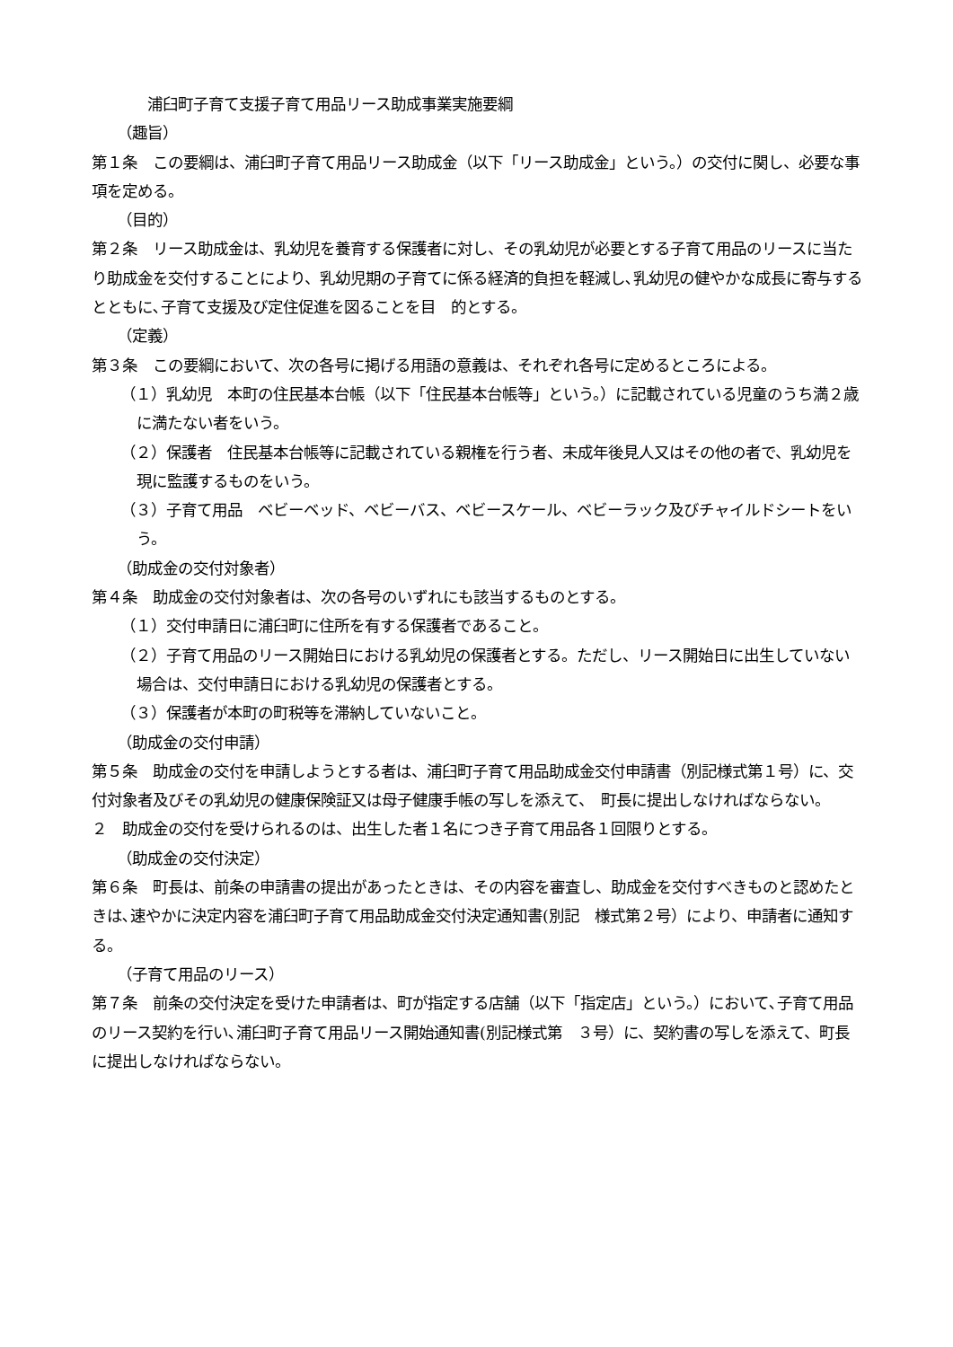浦臼町子育て支援子育て用品リース助成事業実施要綱
（趣旨）
第１条　この要綱は、浦臼町子育て用品リース助成金（以下「リース助成金」という。）の交付に関し、必要な事項を定める。
（目的）
第２条　リース助成金は、乳幼児を養育する保護者に対し、その乳幼児が必要とする子育て用品のリースに当たり助成金を交付することにより、乳幼児期の子育てに係る経済的負担を軽減し､乳幼児の健やかな成長に寄与するとともに､子育て支援及び定住促進を図ることを目　的とする。
（定義）
第３条　この要綱において、次の各号に掲げる用語の意義は、それぞれ各号に定めるところによる。
（１）乳幼児　本町の住民基本台帳（以下「住民基本台帳等」という。）に記載されている児童のうち満２歳に満たない者をいう。
（２）保護者　住民基本台帳等に記載されている親権を行う者、未成年後見人又はその他の者で、乳幼児を現に監護するものをいう。
（３）子育て用品　ベビーベッド、ベビーバス、ベビースケール、ベビーラック及びチャイルドシートをいう。
（助成金の交付対象者）
第４条　助成金の交付対象者は、次の各号のいずれにも該当するものとする。
（１）交付申請日に浦臼町に住所を有する保護者であること。
（２）子育て用品のリース開始日における乳幼児の保護者とする。ただし、リース開始日に出生していない場合は、交付申請日における乳幼児の保護者とする。
（３）保護者が本町の町税等を滞納していないこと。
（助成金の交付申請）
第５条　助成金の交付を申請しようとする者は、浦臼町子育て用品助成金交付申請書（別記様式第１号）に、交付対象者及びその乳幼児の健康保険証又は母子健康手帳の写しを添えて、　町長に提出しなければならない。
２　助成金の交付を受けられるのは、出生した者１名につき子育て用品各１回限りとする。
（助成金の交付決定）
第６条　町長は、前条の申請書の提出があったときは、その内容を審査し、助成金を交付すべきものと認めたときは､速やかに決定内容を浦臼町子育て用品助成金交付決定通知書(別記　様式第２号）により、申請者に通知する。
（子育て用品のリース）
第７条　前条の交付決定を受けた申請者は、町が指定する店舗（以下「指定店」という。）において､子育て用品のリース契約を行い､浦臼町子育て用品リース開始通知書(別記様式第　３号）に、契約書の写しを添えて、町長に提出しなければならない。